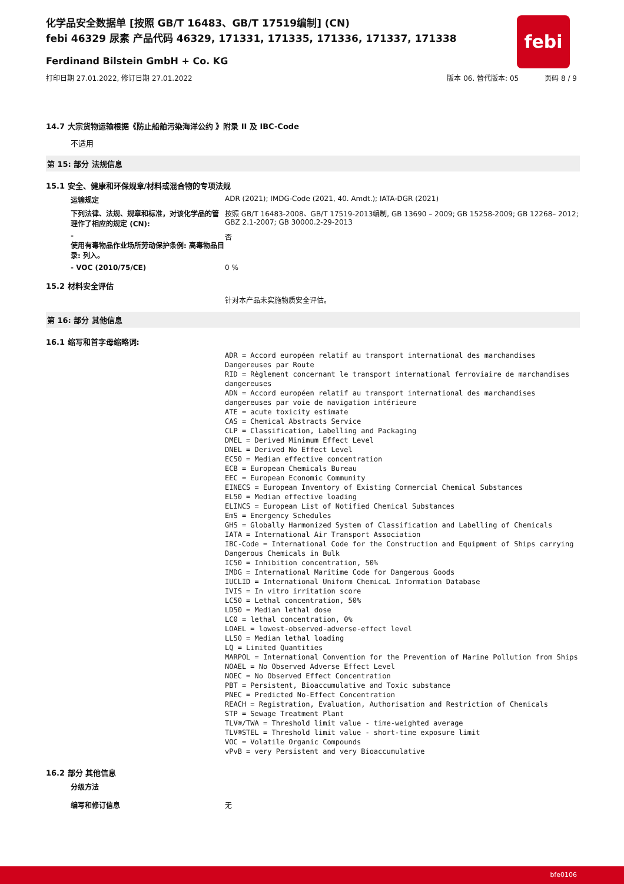febi
化学品安全数据单 [按照 GB/T 16483、GB/T 17519编制] (CN)
febi 46329 尿素 产品代码 46329, 171331, 171335, 171336, 171337, 171338
Ferdinand Bilstein GmbH + Co. KG
打印日期 27.01.2022, 修订日期 27.01.2022 版本 06. 替代版本: 05 页码 8 / 9
14.7 大宗货物运输根据《防止船舶污染海洋公约 》附录 II 及 IBC-Code
不适用
第 15: 部分 法规信息
15.1 安全、健康和环保规章/材料或混合物的专项法规
运输规定 ADR (2021); IMDG-Code (2021, 40. Amdt.); IATA-DGR (2021)
下列法律、法规、规章和标准，对该化学品的管理作了相应的规定 (CN):
按照 GB/T 16483-2008、GB/T 17519-2013编制, GB 13690 – 2009; GB 15258-2009; GB 12268– 2012; GBZ 2.1-2007; GB 30000.2-29-2013
-
使用有毒物品作业场所劳动保护条例: 高毒物品目录: 列入。
否
- VOC (2010/75/CE) 0 %
15.2 材料安全评估
针对本产品未实施物质安全评估。
第 16: 部分 其他信息
16.1 缩写和首字母缩略词:
ADR = Accord européen relatif au transport international des marchandises Dangereuses par Route
RID = Règlement concernant le transport international ferroviaire de marchandises dangereuses
ADN = Accord européen relatif au transport international des marchandises dangereuses par voie de navigation intérieure
ATE = acute toxicity estimate
CAS = Chemical Abstracts Service
CLP = Classification, Labelling and Packaging
DMEL = Derived Minimum Effect Level
DNEL = Derived No Effect Level
EC50 = Median effective concentration
ECB = European Chemicals Bureau
EEC = European Economic Community
EINECS = European Inventory of Existing Commercial Chemical Substances
EL50 = Median effective loading
ELINCS = European List of Notified Chemical Substances
EmS = Emergency Schedules
GHS = Globally Harmonized System of Classification and Labelling of Chemicals
IATA = International Air Transport Association
IBC-Code = International Code for the Construction and Equipment of Ships carrying Dangerous Chemicals in Bulk
IC50 = Inhibition concentration, 50%
IMDG = International Maritime Code for Dangerous Goods
IUCLID = International Uniform ChemicaL Information Database
IVIS = In vitro irritation score
LC50 = Lethal concentration, 50%
LD50 = Median lethal dose
LC0 = lethal concentration, 0%
LOAEL = lowest-observed-adverse-effect level
LL50 = Median lethal loading
LQ = Limited Quantities
MARPOL = International Convention for the Prevention of Marine Pollution from Ships
NOAEL = No Observed Adverse Effect Level
NOEC = No Observed Effect Concentration
PBT = Persistent, Bioaccumulative and Toxic substance
PNEC = Predicted No-Effect Concentration
REACH = Registration, Evaluation, Authorisation and Restriction of Chemicals
STP = Sewage Treatment Plant
TLV®/TWA = Threshold limit value - time-weighted average
TLV®STEL = Threshold limit value - short-time exposure limit
VOC = Volatile Organic Compounds
vPvB = very Persistent and very Bioaccumulative
16.2 部分 其他信息
分级方法
编写和修订信息 无
bfe0106